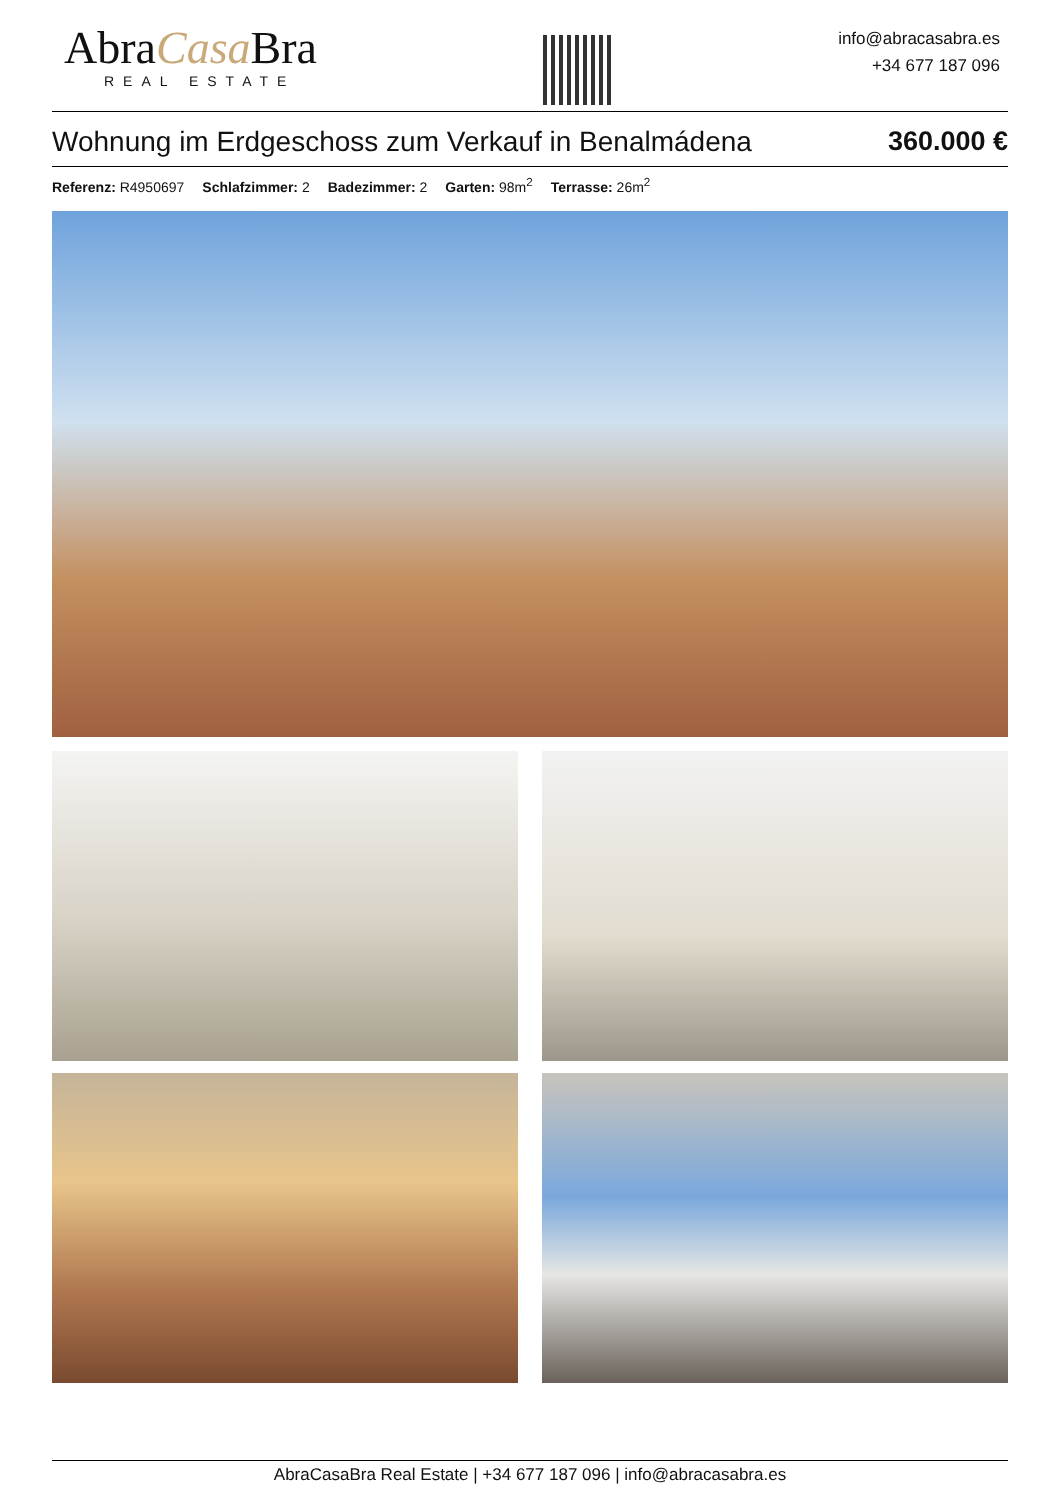AbraCasa Bra
REAL ESTATE
info@abracasabra.es
+34 677 187 096
Wohnung im Erdgeschoss zum Verkauf in Benalmádena 360.000 €
Referenz: R4950697 Schlafzimmer: 2 Badezimmer: 2 Garten: 98m<sup>2</sup> Terrasse: 26m<sup>2</sup>
AbraCasaBra Real Estate | +34 677 187 096 | info@abracasabra.es